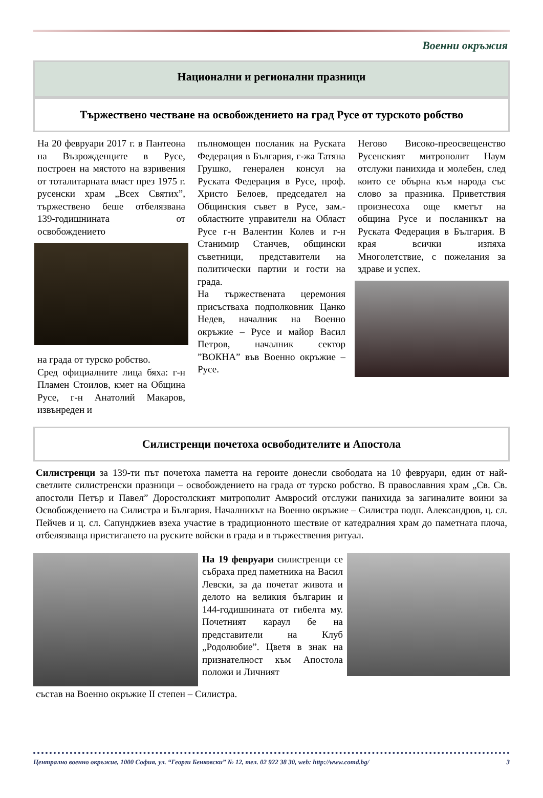Военни окръжия
Национални и регионални празници
Тържествено честване на освобождението на град Русе от турското робство
На 20 февруари 2017 г. в Пантеона на Възрожденците в Русе, построен на мястото на взривения от тоталитарната власт през 1975 г. русенски храм „Всех Святих”, тържествено беше отбелязвана 139-годишнината от освобождението
на града от турско робство.
Сред официалните лица бяха: г-н Пламен Стоилов, кмет на Община Русе, г-н Анатолий Макаров, извънреден и
пълномощен посланик на Руската Федерация в България, г-жа Татяна Грушко, генерален консул на Руската Федерация в Русе, проф. Христо Белоев, председател на Общинския съвет в Русе, зам.-областните управители на Област Русе г-н Валентин Колев и г-н Станимир Станчев, общински съветници, представители на политически партии и гости на града.
На тържествената церемония присъстваха подполковник Цанко Недев, началник на Военно окръжие – Русе и майор Васил Петров, началник сектор ”ВОКНА” във Военно окръжие – Русе.
Негово Високо-преосвещенство Русенският митрополит Наум отслужи панихида и молебен, след които се обърна към народа със слово за празника. Приветствия произнесоха още кметът на община Русе и посланикът на Руската Федерация в България. В края всички изпяха Многолетствие, с пожелания за здраве и успех.
Силистренци почетоха освободителите и Апостола
Силистренци за 139-ти път почетоха паметта на героите донесли свободата на 10 февруари, един от най-светлите силистренски празници – освобождението на града от турско робство. В православния храм „Св. Св. апостоли Петър и Павел” Доростолският митрополит Амвросий отслужи панихида за загиналите воини за Освобождението на Силистра и България. Началникът на Военно окръжие – Силистра подп. Александров, ц. сл. Пейчев и ц. сл. Сапунджиев взеха участие в традиционното шествие от катедралния храм до паметната плоча, отбелязваща пристигането на руските войски в града и в тържествения ритуал.
На 19 февруари силистренци се събраха пред паметника на Васил Левски, за да почетат живота и делото на великия българин и 144-годишнината от гибелта му. Почетният караул бе на представители на Клуб „Родолюбие”. Цветя в знак на признателност към Апостола положи и Личният
състав на Военно окръжие II степен – Силистра.
Централно военно окръжие, 1000 София, ул. “Георги Бенковски” № 12, тел. 02 922 38 30, web: http://www.comd.bg/ 3